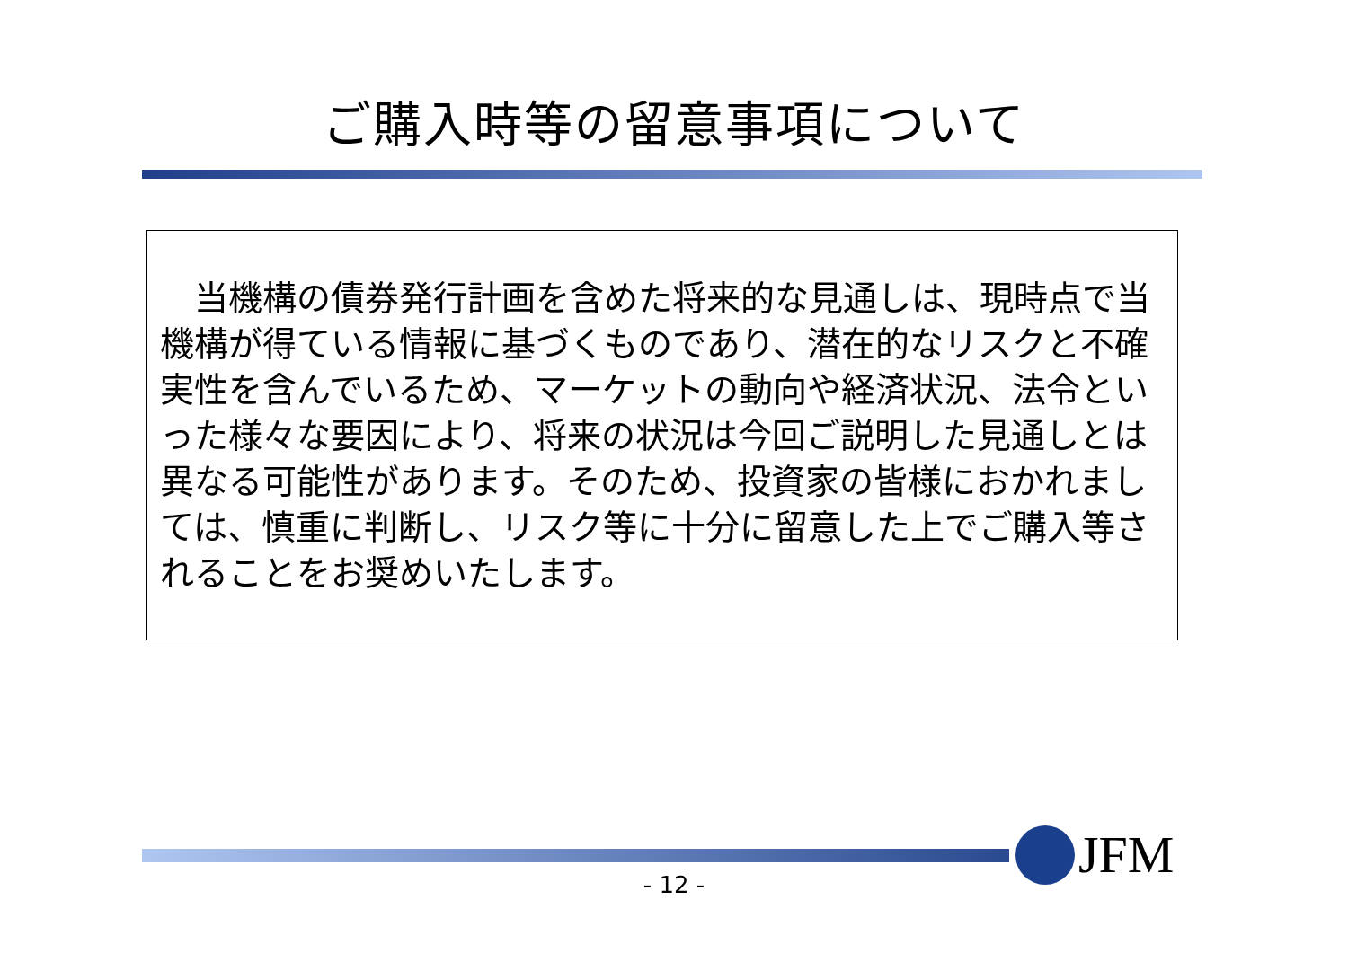ご購入時等の留意事項について
　当機構の債券発行計画を含めた将来的な見通しは、現時点で当機構が得ている情報に基づくものであり、潜在的なリスクと不確実性を含んでいるため、マーケットの動向や経済状況、法令といった様々な要因により、将来の状況は今回ご説明した見通しとは異なる可能性があります。そのため、投資家の皆様におかれましては、慎重に判断し、リスク等に十分に留意した上でご購入等されることをお奨めいたします。
JFM
- 12 -